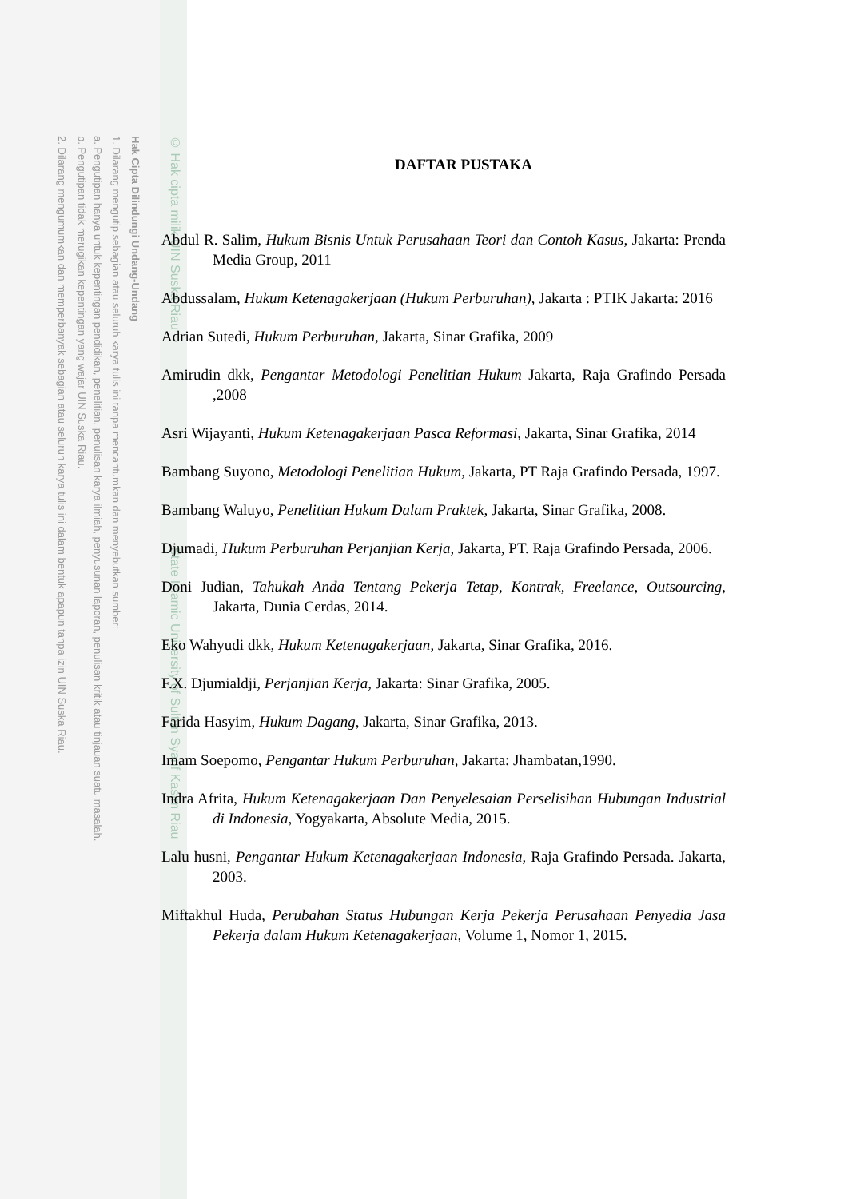2. Dilarang mengumumkan dan memperbanyak sebagian atau seluruh karya tulis ini dalam bentuk apapun tanpa izin UIN Suska Riau.
b. Pengutipan tidak merugikan kepentingan yang wajar UIN Suska Riau.
a. Pengutipan hanya untuk kepentingan pendidikan, penelitian, penulisan karya ilmiah, penyusunan laporan, penulisan kritik atau tinjauan suatu masalah.
1. Dilarang mengutip sebagian atau seluruh karya tulis ini tanpa mencantumkan dan menyebutkan sumber:
Hak Cipta Dilindungi Undang-Undang
© Hak cipta milik UIN Suska Riau State Islamic University of Sultan Syarif Kasim Riau
DAFTAR PUSTAKA
Abdul R. Salim, Hukum Bisnis Untuk Perusahaan Teori dan Contoh Kasus, Jakarta: Prenda Media Group, 2011
Abdussalam, Hukum Ketenagakerjaan (Hukum Perburuhan), Jakarta : PTIK Jakarta: 2016
Adrian Sutedi, Hukum Perburuhan, Jakarta, Sinar Grafika, 2009
Amirudin dkk, Pengantar Metodologi Penelitian Hukum Jakarta, Raja Grafindo Persada ,2008
Asri Wijayanti, Hukum Ketenagakerjaan Pasca Reformasi, Jakarta, Sinar Grafika, 2014
Bambang Suyono, Metodologi Penelitian Hukum, Jakarta, PT Raja Grafindo Persada, 1997.
Bambang Waluyo, Penelitian Hukum Dalam Praktek, Jakarta, Sinar Grafika, 2008.
Djumadi, Hukum Perburuhan Perjanjian Kerja, Jakarta, PT. Raja Grafindo Persada, 2006.
Doni Judian, Tahukah Anda Tentang Pekerja Tetap, Kontrak, Freelance, Outsourcing, Jakarta, Dunia Cerdas, 2014.
Eko Wahyudi dkk, Hukum Ketenagakerjaan, Jakarta, Sinar Grafika, 2016.
F.X. Djumialdji, Perjanjian Kerja, Jakarta: Sinar Grafika, 2005.
Farida Hasyim, Hukum Dagang, Jakarta, Sinar Grafika, 2013.
Imam Soepomo, Pengantar Hukum Perburuhan, Jakarta: Jhambatan,1990.
Indra Afrita, Hukum Ketenagakerjaan Dan Penyelesaian Perselisihan Hubungan Industrial di Indonesia, Yogyakarta, Absolute Media, 2015.
Lalu husni, Pengantar Hukum Ketenagakerjaan Indonesia, Raja Grafindo Persada. Jakarta, 2003.
Miftakhul Huda, Perubahan Status Hubungan Kerja Pekerja Perusahaan Penyedia Jasa Pekerja dalam Hukum Ketenagakerjaan, Volume 1, Nomor 1, 2015.